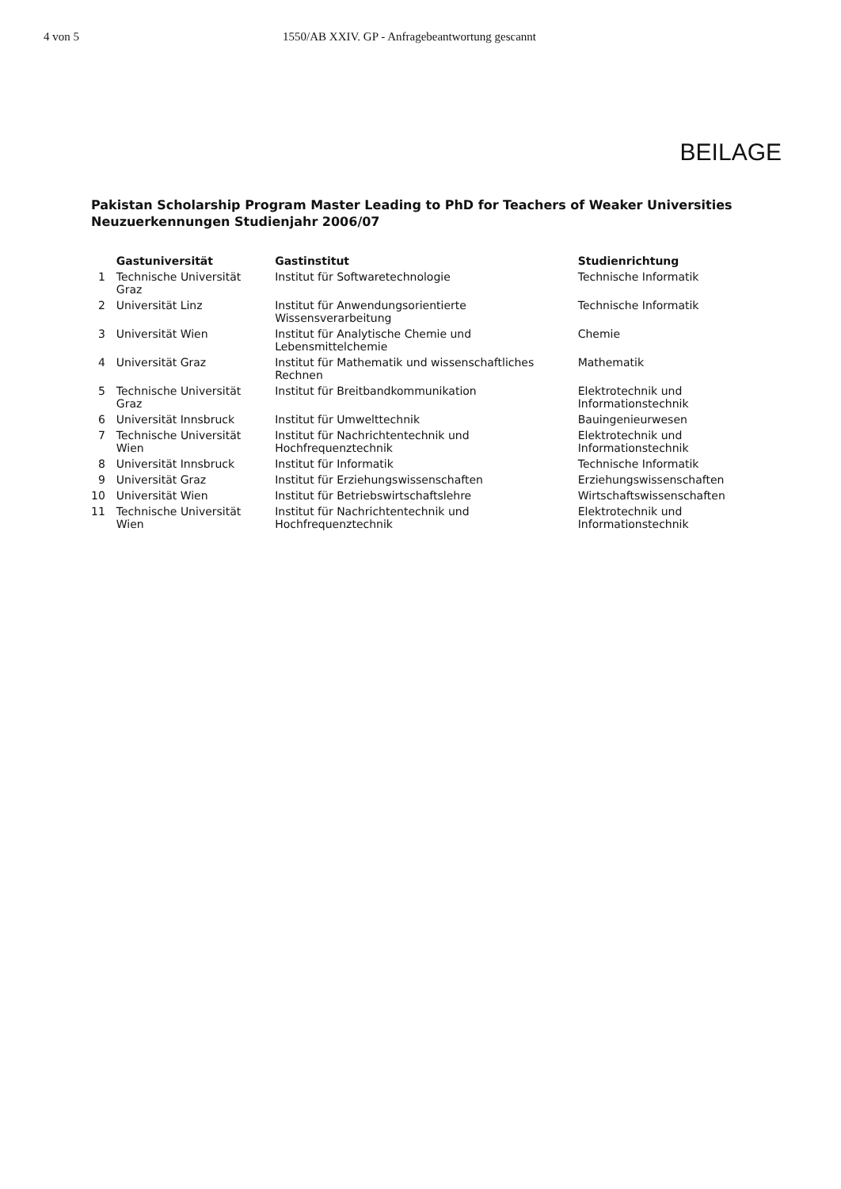4 von 5 1550/AB XXIV. GP - Anfragebeantwortung gescannt
BEILAGE
Pakistan Scholarship Program Master Leading to PhD for Teachers of Weaker Universities
Neuzuerkennungen Studienjahr 2006/07
| | Gastuniversität | Gastinstitut | Studienrichtung |
| --- | --- | --- | --- |
| 1 | Technische Universität Graz | Institut für Softwaretechnologie | Technische Informatik |
| 2 | Universität Linz | Institut für Anwendungsorientierte Wissensverarbeitung | Technische Informatik |
| 3 | Universität Wien | Institut für Analytische Chemie und Lebensmittelchemie | Chemie |
| 4 | Universität Graz | Institut für Mathematik und wissenschaftliches Rechnen | Mathematik |
| 5 | Technische Universität Graz | Institut für Breitbandkommunikation | Elektrotechnik und Informationstechnik |
| 6 | Universität Innsbruck | Institut für Umwelttechnik | Bauingenieurwesen |
| 7 | Technische Universität Wien | Institut für Nachrichtentechnik und Hochfrequenztechnik | Elektrotechnik und Informationstechnik |
| 8 | Universität Innsbruck | Institut für Informatik | Technische Informatik |
| 9 | Universität Graz | Institut für Erziehungswissenschaften | Erziehungswissenschaften |
| 10 | Universität Wien | Institut für Betriebswirtschaftslehre | Wirtschaftswissenschaften |
| 11 | Technische Universität Wien | Institut für Nachrichtentechnik und Hochfrequenztechnik | Elektrotechnik und Informationstechnik |